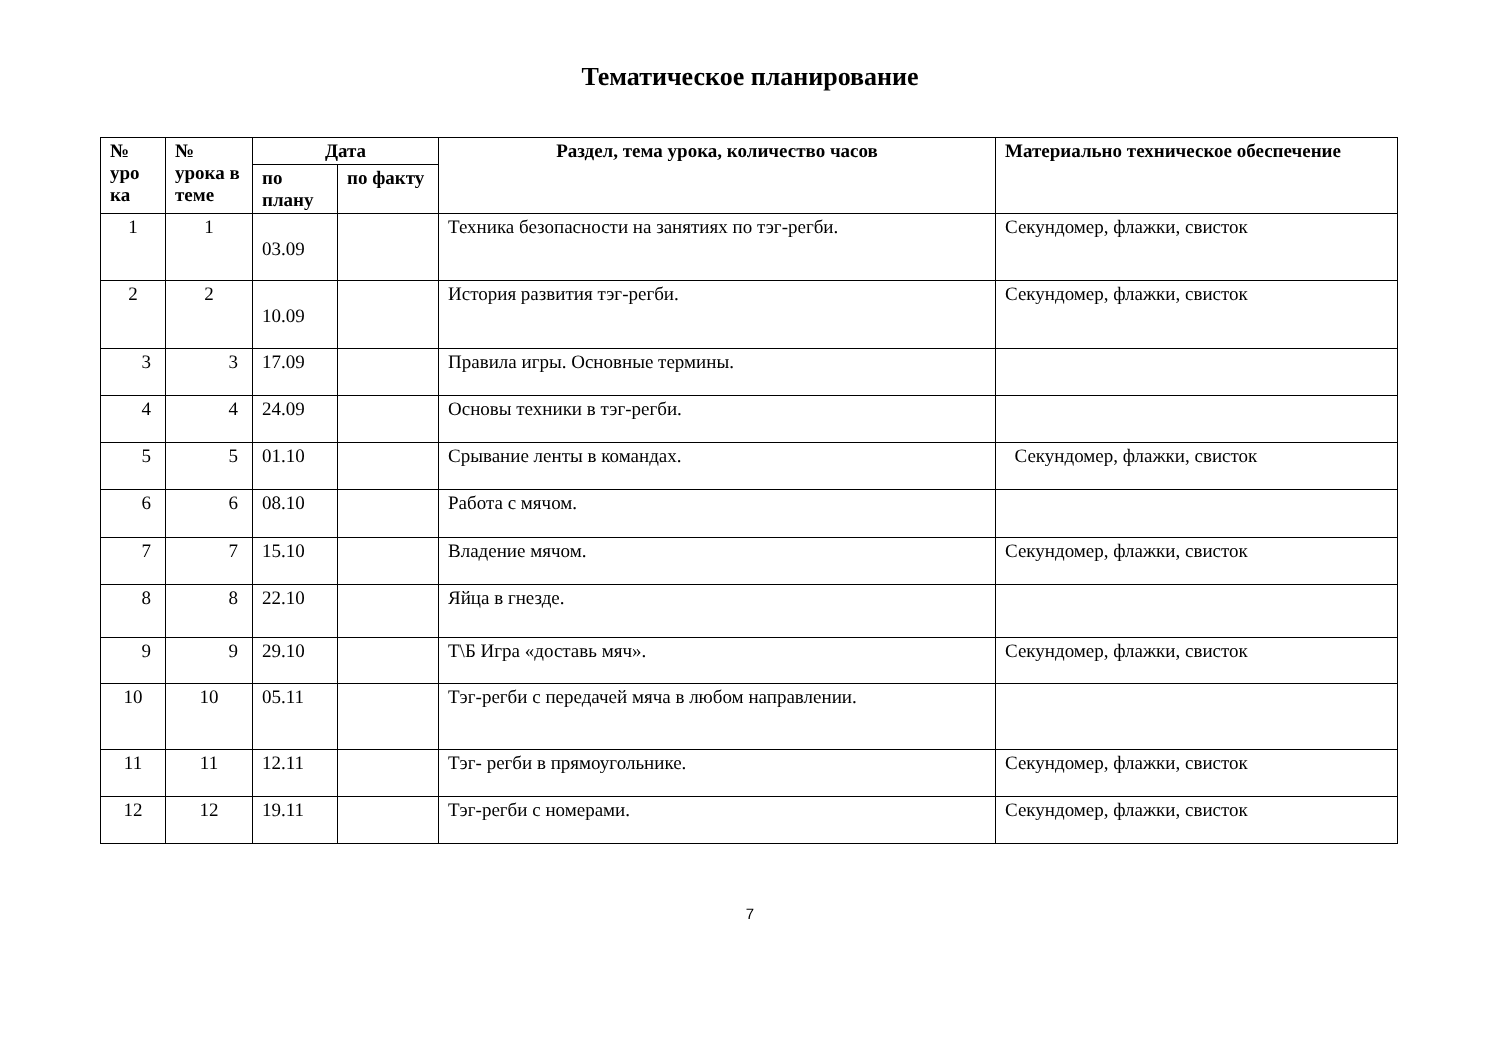Тематическое планирование
| № уро ка | № урока в теме | Дата | | Раздел, тема урока, количество часов | Материально техническое обеспечение |
| --- | --- | --- | --- | --- | --- |
| | | по плану | по факту | | |
| 1 | 1 | 03.09 | | Техника безопасности на занятиях по тэг-регби. | Секундомер, флажки, свисток |
| 2 | 2 | 10.09 | | История развития тэг-регби. | Секундомер, флажки, свисток |
| 3 | 3 | 17.09 | | Правила игры. Основные термины. | |
| 4 | 4 | 24.09 | | Основы техники в тэг-регби. | |
| 5 | 5 | 01.10 | | Срывание ленты в командах. | Секундомер, флажки, свисток |
| 6 | 6 | 08.10 | | Работа с мячом. | |
| 7 | 7 | 15.10 | | Владение мячом. | Секундомер, флажки, свисток |
| 8 | 8 | 22.10 | | Яйца в гнезде. | |
| 9 | 9 | 29.10 | | Т\Б Игра «доставь мяч». | Секундомер, флажки, свисток |
| 10 | 10 | 05.11 | | Тэг-регби с передачей мяча в любом направлении. | |
| 11 | 11 | 12.11 | | Тэг- регби в прямоугольнике. | Секундомер, флажки, свисток |
| 12 | 12 | 19.11 | | Тэг-регби с номерами. | Секундомер, флажки, свисток |
7